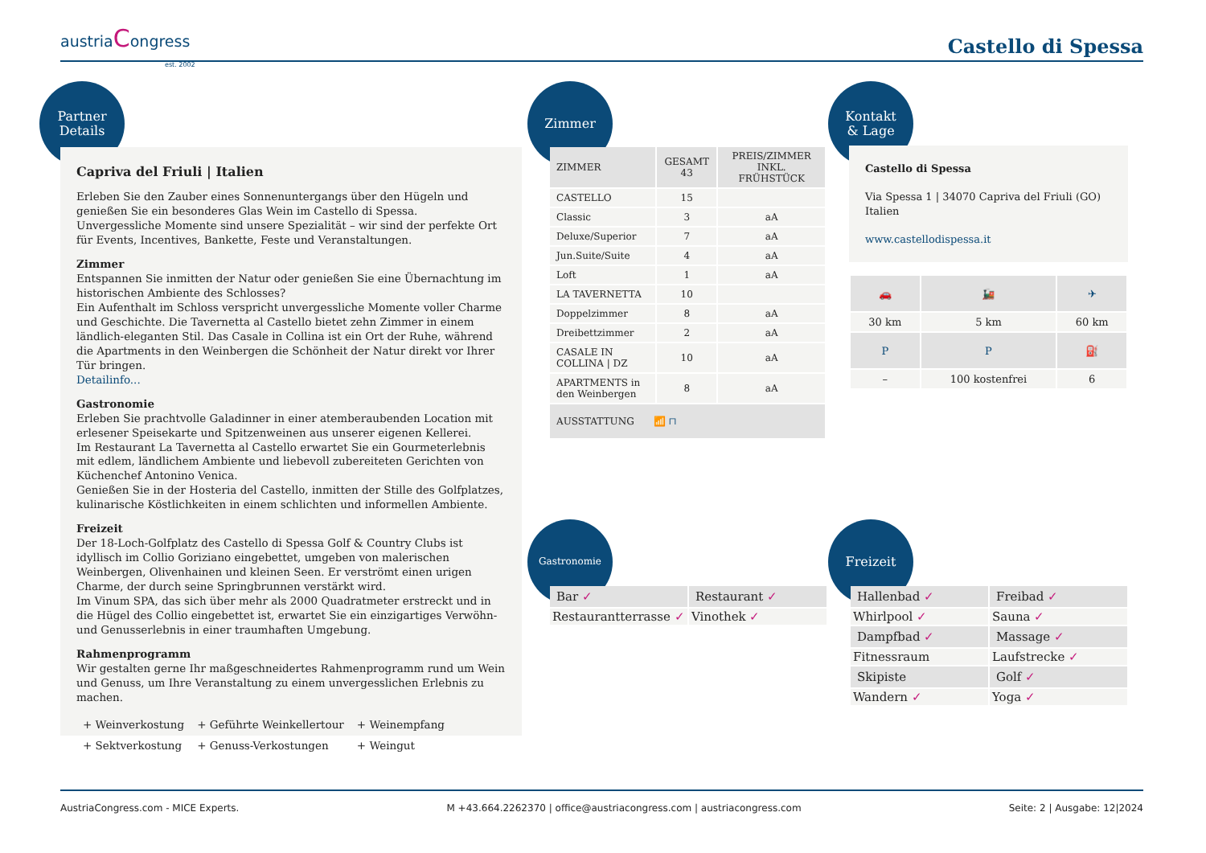austriaCongress
est. 2002
Castello di Spessa
Partner
Details
Capriva del Friuli | Italien
Erleben Sie den Zauber eines Sonnenuntergangs über den Hügeln und genießen Sie ein besonderes Glas Wein im Castello di Spessa. Unvergessliche Momente sind unsere Spezialität – wir sind der perfekte Ort für Events, Incentives, Bankette, Feste und Veranstaltungen.
Zimmer
Entspannen Sie inmitten der Natur oder genießen Sie eine Übernachtung im historischen Ambiente des Schlosses?
Ein Aufenthalt im Schloss verspricht unvergessliche Momente voller Charme und Geschichte. Die Tavernetta al Castello bietet zehn Zimmer in einem ländlich-eleganten Stil. Das Casale in Collina ist ein Ort der Ruhe, während die Apartments in den Weinbergen die Schönheit der Natur direkt vor Ihrer Tür bringen.
Detailinfo...
Gastronomie
Erleben Sie prachtvolle Galadinner in einer atemberaubenden Location mit erlesener Speisekarte und Spitzenweinen aus unserer eigenen Kellerei.
Im Restaurant La Tavernetta al Castello erwartet Sie ein Gourmeterlebnis mit edlem, ländlichem Ambiente und liebevoll zubereiteten Gerichten von Küchenchef Antonino Venica.
Genießen Sie in der Hosteria del Castello, inmitten der Stille des Golfplatzes, kulinarische Köstlichkeiten in einem schlichten und informellen Ambiente.
Freizeit
Der 18-Loch-Golfplatz des Castello di Spessa Golf & Country Clubs ist idyllisch im Collio Goriziano eingebettet, umgeben von malerischen Weinbergen, Olivenhainen und kleinen Seen. Er verströmt einen urigen Charme, der durch seine Springbrunnen verstärkt wird.
Im Vinum SPA, das sich über mehr als 2000 Quadratmeter erstreckt und in die Hügel des Collio eingebettet ist, erwartet Sie ein einzigartiges Verwöhn- und Genusserlebnis in einer traumhaften Umgebung.
Rahmenprogramm
Wir gestalten gerne Ihr maßgeschneidertes Rahmenprogramm rund um Wein und Genuss, um Ihre Veranstaltung zu einem unvergesslichen Erlebnis zu machen.
| + Weinverkostung | + Geführte Weinkellertour | + Weinempfang |
| + Sektverkostung | + Genuss-Verkostungen | + Weingut |
Zimmer
| ZIMMER | GESAMT 43 | PREIS/ZIMMER INKL. FRÜHSTÜCK |
| --- | --- | --- |
| CASTELLO | 15 | |
| Classic | 3 | aA |
| Deluxe/Superior | 7 | aA |
| Jun.Suite/Suite | 4 | aA |
| Loft | 1 | aA |
| LA TAVERNETTA | 10 | |
| Doppelzimmer | 8 | aA |
| Dreibettzimmer | 2 | aA |
| CASALE IN COLLINA / DZ | 10 | aA |
| APARTMENTS in den Weinbergen | 8 | aA |
| AUSSTATTUNG 📶 ⊓ | | |
Kontakt
& Lage
Castello di Spessa
Via Spessa 1 | 34070 Capriva del Friuli (GO)
Italien
www.castellodispessa.it
| 🚗 | 🚂 | ✈ |
| --- | --- | --- |
| 30 km | 5 km | 60 km |
| P | P | ⛽ |
| – | 100 kostenfrei | 6 |
Gastronomie
| Bar ✓ | Restaurant ✓ |
| --- | --- |
| Restaurantterrasse ✓ | Vinothek ✓ |
Freizeit
| Hallenbad ✓ | Freibad ✓ |
| --- | --- |
| Whirlpool ✓ | Sauna ✓ |
| Dampfbad ✓ | Massage ✓ |
| Fitnessraum | Laufstrecke ✓ |
| Skipiste | Golf ✓ |
| Wandern ✓ | Yoga ✓ |
AustriaCongress.com - MICE Experts. M +43.664.2262370 | office@austriacongress.com | austriacongress.com Seite: 2 | Ausgabe: 12|2024